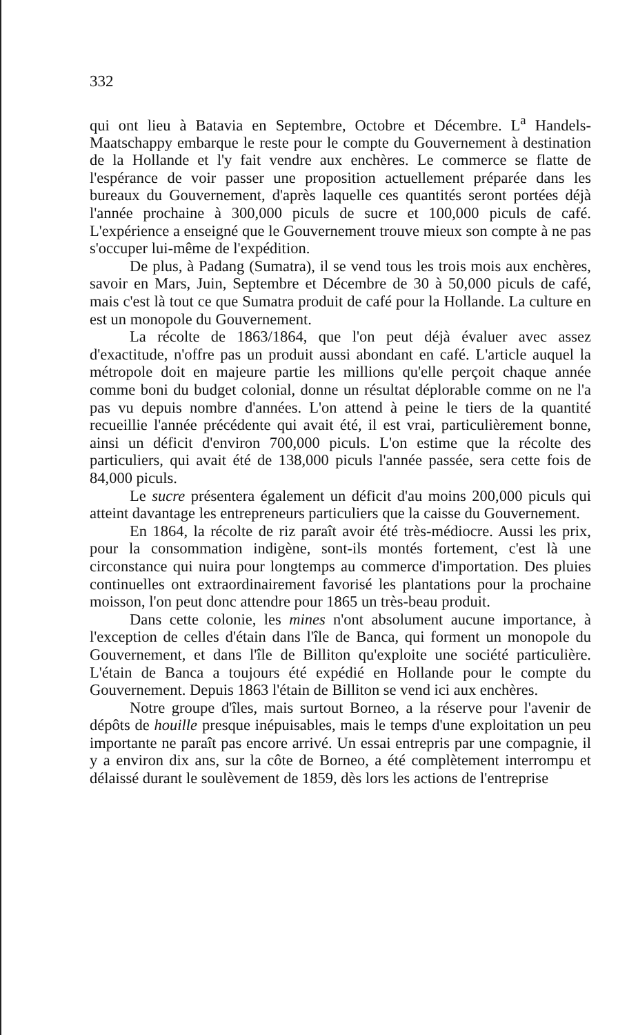332
qui ont lieu à Batavia en Septembre, Octobre et Décembre. L<sup>a</sup> Handels-Maatschappy embarque le reste pour le compte du Gouvernement à destination de la Hollande et l'y fait vendre aux enchères. Le commerce se flatte de l'espérance de voir passer une proposition actuellement préparée dans les bureaux du Gouvernement, d'après laquelle ces quantités seront portées déjà l'année prochaine à 300,000 piculs de sucre et 100,000 piculs de café. L'expérience a enseigné que le Gouvernement trouve mieux son compte à ne pas s'occuper lui-même de l'expédition.
De plus, à Padang (Sumatra), il se vend tous les trois mois aux enchères, savoir en Mars, Juin, Septembre et Décembre de 30 à 50,000 piculs de café, mais c'est là tout ce que Sumatra produit de café pour la Hollande. La culture en est un monopole du Gouvernement.
La récolte de 1863/1864, que l'on peut déjà évaluer avec assez d'exactitude, n'offre pas un produit aussi abondant en café. L'article auquel la métropole doit en majeure partie les millions qu'elle perçoit chaque année comme boni du budget colonial, donne un résultat déplorable comme on ne l'a pas vu depuis nombre d'années. L'on attend à peine le tiers de la quantité recueillie l'année précédente qui avait été, il est vrai, particulièrement bonne, ainsi un déficit d'environ 700,000 piculs. L'on estime que la récolte des particuliers, qui avait été de 138,000 piculs l'année passée, sera cette fois de 84,000 piculs.
Le sucre présentera également un déficit d'au moins 200,000 piculs qui atteint davantage les entrepreneurs particuliers que la caisse du Gouvernement.
En 1864, la récolte de riz paraît avoir été très-médiocre. Aussi les prix, pour la consommation indigène, sont-ils montés fortement, c'est là une circonstance qui nuira pour longtemps au commerce d'importation. Des pluies continuelles ont extraordinairement favorisé les plantations pour la prochaine moisson, l'on peut donc attendre pour 1865 un très-beau produit.
Dans cette colonie, les mines n'ont absolument aucune importance, à l'exception de celles d'étain dans l'île de Banca, qui forment un monopole du Gouvernement, et dans l'île de Billiton qu'exploite une société particulière. L'étain de Banca a toujours été expédié en Hollande pour le compte du Gouvernement. Depuis 1863 l'étain de Billiton se vend ici aux enchères.
Notre groupe d'îles, mais surtout Borneo, a la réserve pour l'avenir de dépôts de houille presque inépuisables, mais le temps d'une exploitation un peu importante ne paraît pas encore arrivé. Un essai entrepris par une compagnie, il y a environ dix ans, sur la côte de Borneo, a été complètement interrompu et délaissé durant le soulèvement de 1859, dès lors les actions de l'entreprise